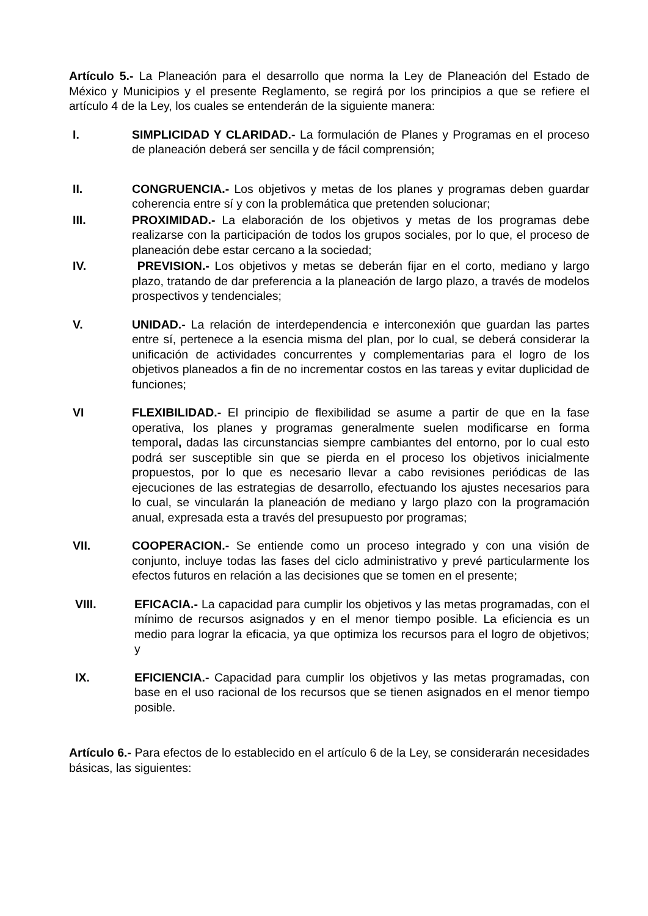Artículo 5.- La Planeación para el desarrollo que norma la Ley de Planeación del Estado de México y Municipios y el presente Reglamento, se regirá por los principios a que se refiere el artículo 4 de la Ley, los cuales se entenderán de la siguiente manera:
I. SIMPLICIDAD Y CLARIDAD.- La formulación de Planes y Programas en el proceso de planeación deberá ser sencilla y de fácil comprensión;
II. CONGRUENCIA.- Los objetivos y metas de los planes y programas deben guardar coherencia entre sí y con la problemática que pretenden solucionar;
III. PROXIMIDAD.- La elaboración de los objetivos y metas de los programas debe realizarse con la participación de todos los grupos sociales, por lo que, el proceso de planeación debe estar cercano a la sociedad;
IV. PREVISION.- Los objetivos y metas se deberán fijar en el corto, mediano y largo plazo, tratando de dar preferencia a la planeación de largo plazo, a través de modelos prospectivos y tendenciales;
V. UNIDAD.- La relación de interdependencia e interconexión que guardan las partes entre sí, pertenece a la esencia misma del plan, por lo cual, se deberá considerar la unificación de actividades concurrentes y complementarias para el logro de los objetivos planeados a fin de no incrementar costos en las tareas y evitar duplicidad de funciones;
VI FLEXIBILIDAD.- El principio de flexibilidad se asume a partir de que en la fase operativa, los planes y programas generalmente suelen modificarse en forma temporal, dadas las circunstancias siempre cambiantes del entorno, por lo cual esto podrá ser susceptible sin que se pierda en el proceso los objetivos inicialmente propuestos, por lo que es necesario llevar a cabo revisiones periódicas de las ejecuciones de las estrategias de desarrollo, efectuando los ajustes necesarios para lo cual, se vincularán la planeación de mediano y largo plazo con la programación anual, expresada esta a través del presupuesto por programas;
VII. COOPERACION.- Se entiende como un proceso integrado y con una visión de conjunto, incluye todas las fases del ciclo administrativo y prevé particularmente los efectos futuros en relación a las decisiones que se tomen en el presente;
VIII. EFICACIA.- La capacidad para cumplir los objetivos y las metas programadas, con el mínimo de recursos asignados y en el menor tiempo posible. La eficiencia es un medio para lograr la eficacia, ya que optimiza los recursos para el logro de objetivos; y
IX. EFICIENCIA.- Capacidad para cumplir los objetivos y las metas programadas, con base en el uso racional de los recursos que se tienen asignados en el menor tiempo posible.
Artículo 6.- Para efectos de lo establecido en el artículo 6 de la Ley, se considerarán necesidades básicas, las siguientes: